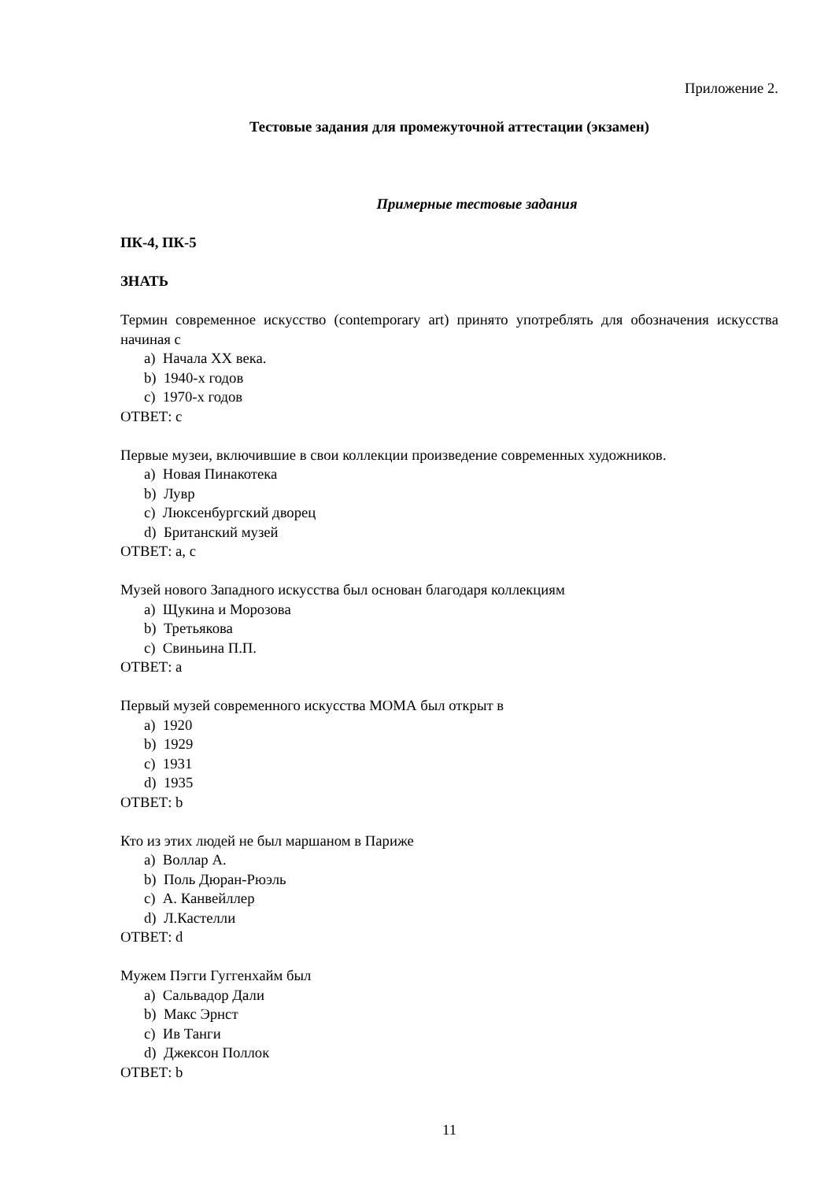Приложение 2.
Тестовые задания для промежуточной аттестации (экзамен)
Примерные тестовые задания
ПК-4, ПК-5
ЗНАТЬ
Термин современное искусство (contemporary art) принято употреблять для обозначения искусства начиная с
a) Начала XX века.
b) 1940-х годов
c) 1970-х годов
ОТВЕТ: c
Первые музеи, включившие в свои коллекции произведение современных художников.
a) Новая Пинакотека
b) Лувр
c) Люксенбургский дворец
d) Британский музей
ОТВЕТ: a, c
Музей нового Западного искусства был основан благодаря коллекциям
a) Щукина и Морозова
b) Третьякова
c) Свиньина П.П.
ОТВЕТ: a
Первый музей современного искусства МОМА был открыт в
a) 1920
b) 1929
c) 1931
d) 1935
ОТВЕТ: b
Кто из этих людей не был маршаном в Париже
a) Воллар А.
b) Поль Дюран-Рюэль
c) А. Канвейллер
d) Л.Кастелли
ОТВЕТ: d
Мужем Пэгги Гуггенхайм был
a) Сальвадор Дали
b) Макс Эрнст
c) Ив Танги
d) Джексон Поллок
ОТВЕТ: b
11